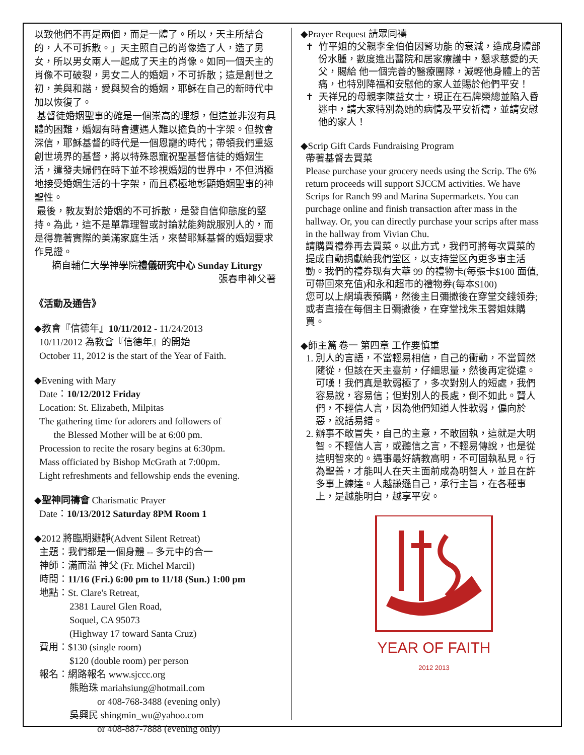以致他們不再是兩個，而是一體了。所以，天主所結合的，人不可拆散。」天主照自己的肖像造了人，造了男女，所以男女兩人一起成了天主的肖像。如同一個天主的肖像不可破裂，男女二人的婚姻，不可拆散；這是創世之初，美與和諧，愛與契合的婚姻，耶穌在自己的新時代中加以恢復了。
基督徒婚姻聖事的確是一個崇高的理想，但這並非沒有具體的困難，婚姻有時會遭遇人難以擔負的十字架。但教會深信，耶穌基督的時代是一個恩寵的時代；帶領我們重返創世境界的基督，將以特殊恩寵祝聖基督信徒的婚姻生活，遣發夫婦們在時下並不珍視婚姻的世界中，不但消極地接受婚姻生活的十字架，而且積極地彰顯婚姻聖事的神聖性。
最後，教友對於婚姻的不可拆散，是發自信仰態度的堅持。為此，這不是單靠理智或討論就能夠說服別人的，而是得靠著實際的美滿家庭生活，來替耶穌基督的婚姻要求作見證。
摘自輔仁大學神學院禮儀研究中心 Sunday Liturgy
張春申神父著
《活動及通告》
◆教會『信德年』10/11/2012 - 11/24/2013
10/11/2012 為教會『信德年』的開始
October 11, 2012 is the start of the Year of Faith.
◆Evening with Mary
Date：10/12/2012 Friday
Location: St. Elizabeth, Milpitas
The gathering time for adorers and followers of
the Blessed Mother will be at 6:00 pm.
Procession to recite the rosary begins at 6:30pm.
Mass officiated by Bishop McGrath at 7:00pm.
Light refreshments and fellowship ends the evening.
◆聖神同禱會 Charismatic Prayer
Date：10/13/2012 Saturday 8PM Room 1
◆2012 將臨期避靜(Advent Silent Retreat)
主題：我們都是一個身體 -- 多元中的合一
神師：滿而溢 神父 (Fr. Michel Marcil)
時間：11/16 (Fri.) 6:00 pm to 11/18 (Sun.) 1:00 pm
地點：St. Clare's Retreat,
2381 Laurel Glen Road,
Soquel, CA 95073
(Highway 17 toward Santa Cruz)
費用：$130 (single room)
$120 (double room) per person
報名：網路報名 www.sjccc.org
熊貽珠 mariahsiung@hotmail.com
or 408-768-3488 (evening only)
吳興民 shingmin_wu@yahoo.com
or 408-887-7888 (evening only)
◆Prayer Request 請眾同禱
✝ 竹平姐的父親李全伯伯因腎功能 的衰減，造成身體部份水腫，數度進出醫院和居家療護中，懇求慈愛的天父，賜給 他一個完善的醫療團隊，減輕他身體上的苦痛，也特別降福和安慰他的家人並賜於他們平安！
✝ 天祥兄的母親李陳益女士，現正在石牌榮總並陷入昏迷中，請大家特別為她的病情及平安祈禱，並請安慰他的家人！
◆Scrip Gift Cards Fundraising Program
帶著基督去買菜
Please purchase your grocery needs using the Scrip. The 6% return proceeds will support SJCCM activities. We have Scrips for Ranch 99 and Marina Supermarkets. You can purchage online and finish transaction after mass in the hallway. Or, you can directly purchase your scrips after mass in the hallway from Vivian Chu.
請購買禮券再去買菜。以此方式，我們可將每次買菜的提成自動捐獻給我們堂区，以支持堂区內更多事主活動。我們的禮券现有大華 99 的禮物卡(每張卡$100 面值,可帶回來充值)和永和超市的禮物券(每本$100)
您可以上網填表預購，然後主日彌撒後在穿堂交錢领券; 或者直接在每個主日彌撒後，在穿堂找朱玉蓉姐妹購買。
◆師主篇 卷一 第四章 工作要慎重
1. 別人的言語，不當輕易相信，自己的衝動，不當貿然隨從，但該在天主臺前，仔細思量，然後再定從違。可嘆！我們真是軟弱極了，多次對別人的短處，我們容易說，容易信；但對別人的長處，倒不如此。賢人們，不輕信人言，因為他們知道人性軟弱，偏向於惡，說話易錯。
2. 辦事不敢冒失，自己的主意，不敢固執，這就是大明智。不輕信人言，或聽信之言，不輕易傳說，也是從這明智來的。遇事最好請教高明，不可固執私見。行為聖善，才能叫人在天主面前成為明智人，並且在許多事上練達。人越謙遜自己，承行主旨，在各種事上，是越能明白，越享平安。
YEAR OF FAITH 2012 2013